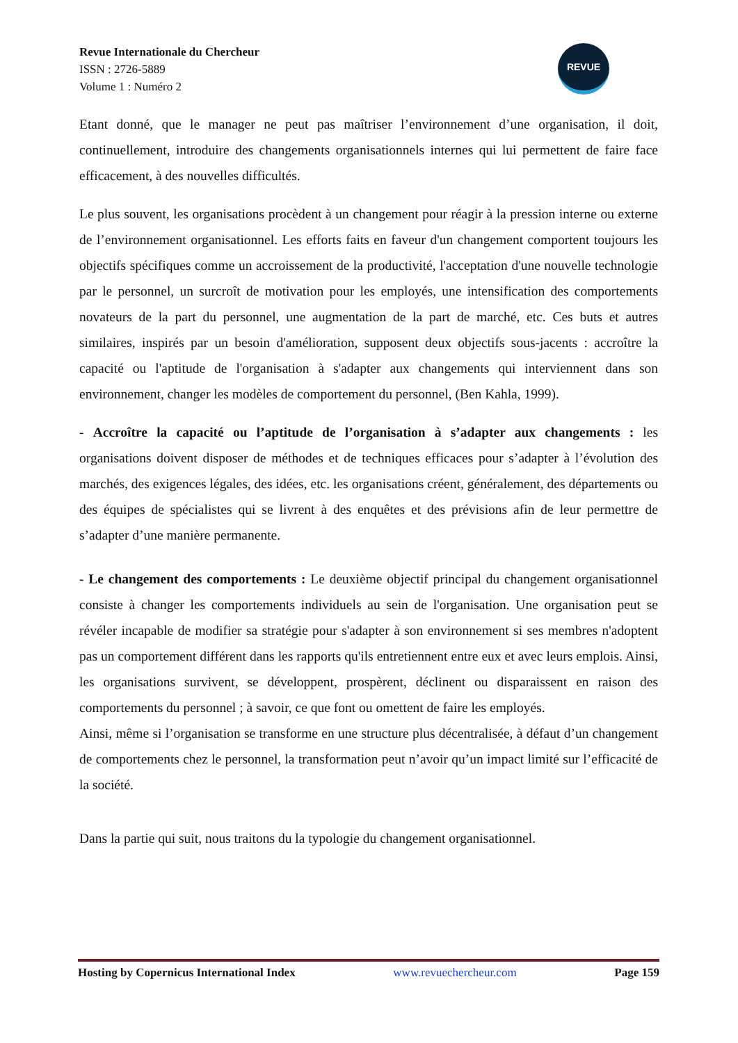Revue Internationale du Chercheur
ISSN : 2726-5889
Volume 1 : Numéro 2
REVUE
Etant donné, que le manager ne peut pas maîtriser l’environnement d’une organisation, il doit, continuellement, introduire des changements organisationnels internes qui lui permettent de faire face efficacement, à des nouvelles difficultés.
Le plus souvent, les organisations procèdent à un changement pour réagir à la pression interne ou externe de l’environnement organisationnel. Les efforts faits en faveur d'un changement comportent toujours les objectifs spécifiques comme un accroissement de la productivité, l'acceptation d'une nouvelle technologie par le personnel, un surcroît de motivation pour les employés, une intensification des comportements novateurs de la part du personnel, une augmentation de la part de marché, etc. Ces buts et autres similaires, inspirés par un besoin d'amélioration, supposent deux objectifs sous-jacents : accroître la capacité ou l'aptitude de l'organisation à s'adapter aux changements qui interviennent dans son environnement, changer les modèles de comportement du personnel, (Ben Kahla, 1999).
- Accroître la capacité ou l’aptitude de l’organisation à s’adapter aux changements : les organisations doivent disposer de méthodes et de techniques efficaces pour s’adapter à l’évolution des marchés, des exigences légales, des idées, etc. les organisations créent, généralement, des départements ou des équipes de spécialistes qui se livrent à des enquêtes et des prévisions afin de leur permettre de s’adapter d’une manière permanente.
- Le changement des comportements : Le deuxième objectif principal du changement organisationnel consiste à changer les comportements individuels au sein de l'organisation. Une organisation peut se révéler incapable de modifier sa stratégie pour s'adapter à son environnement si ses membres n'adoptent pas un comportement différent dans les rapports qu'ils entretiennent entre eux et avec leurs emplois. Ainsi, les organisations survivent, se développent, prospèrent, déclinent ou disparaissent en raison des comportements du personnel ; à savoir, ce que font ou omettent de faire les employés.
Ainsi, même si l’organisation se transforme en une structure plus décentralisée, à défaut d’un changement de comportements chez le personnel, la transformation peut n’avoir qu’un impact limité sur l’efficacité de la société.
Dans la partie qui suit, nous traitons du la typologie du changement organisationnel.
Hosting by Copernicus International Index www.revuechercheur.com Page 159